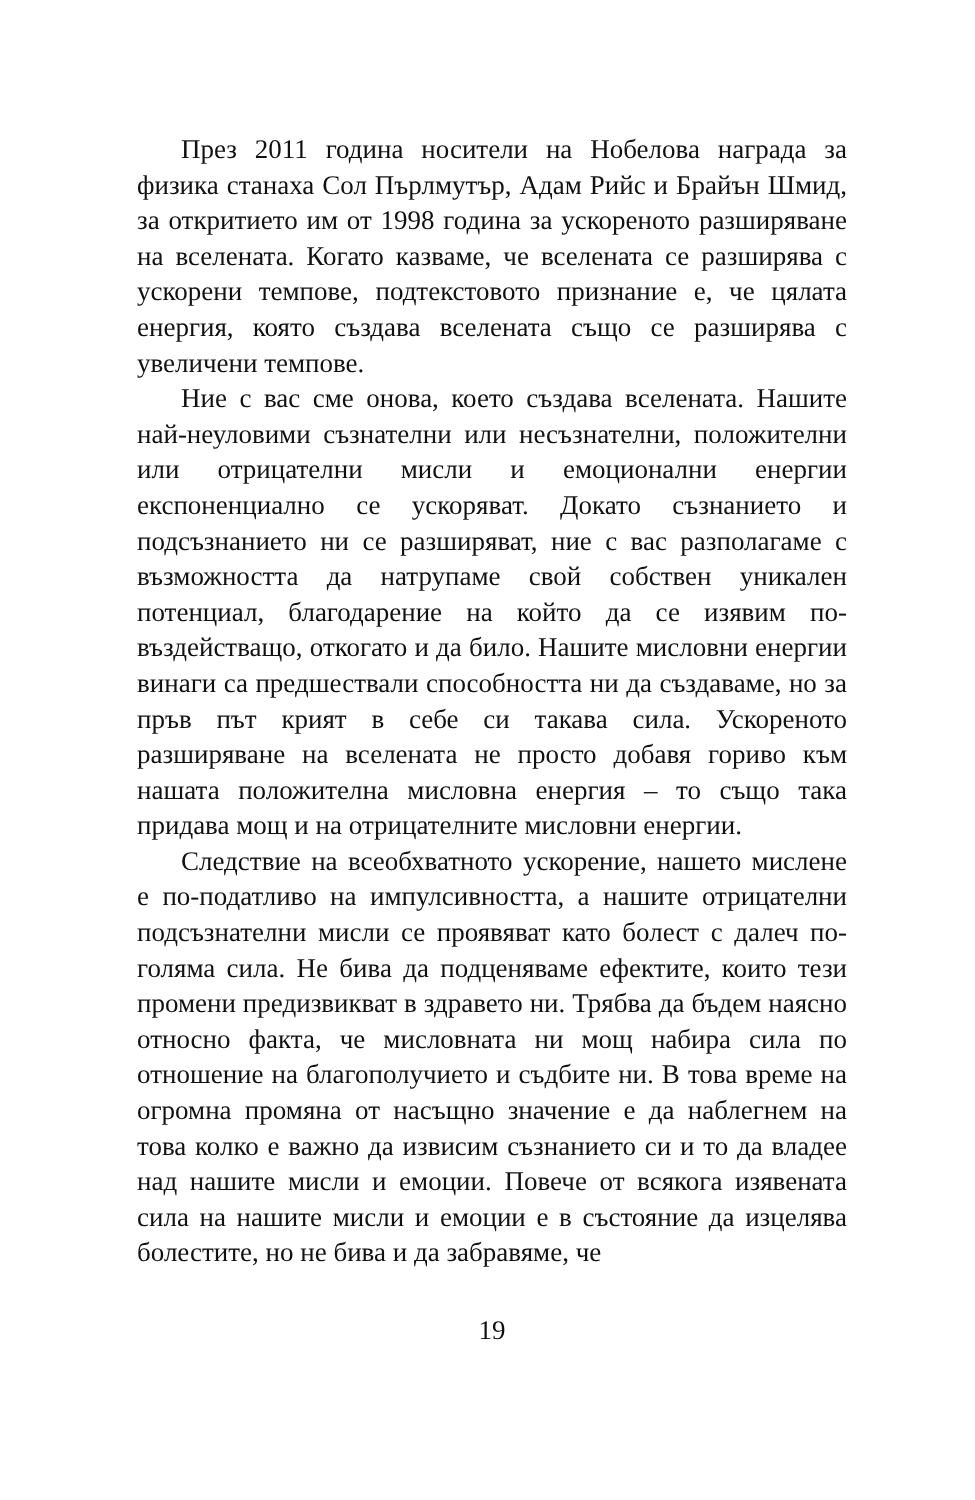През 2011 година носители на Нобелова награда за физика станаха Сол Пърлмутър, Адам Рийс и Брайън Шмид, за откритието им от 1998 година за ускореното разширяване на вселената. Когато казваме, че вселе­ната се разширява с ускорени темпове, подтекстовото признание е, че цялата енергия, която създава вселена­та също се разширява с увеличени темпове.
Ние с вас сме онова, което създава вселената. На­шите най-неуловими съзнателни или несъзнателни, положителни или отрицателни мисли и емоционални енергии експоненциално се ускоряват. Докато съзна­нието и подсъзнанието ни се разширяват, ние с вас раз­полагаме с възможността да натрупаме свой собствен уникален потенциал, благодарение на който да се изя­вим по-въздействащо, откогато и да било. Нашите ми­словни енергии винаги са предшествали способността ни да създаваме, но за пръв път крият в себе си такава сила. Ускореното разширяване на вселената не прос­то добавя гориво към нашата положителна мисловна енергия – то също така придава мощ и на отрицател­ните мисловни енергии.
Следствие на всеобхватното ускорение, нашето мислене е по-податливо на импулсивността, а нашите отрицателни подсъзнателни мисли се проявяват като болест с далеч по-голяма сила. Не бива да подценя­ваме ефектите, които тези промени предизвикват в здравето ни. Трябва да бъдем наясно относно факта, че мисловната ни мощ набира сила по отношение на благополучието и съдбите ни. В това време на огромна промяна от насъщно значение е да наблегнем на това колко е важно да извисим съзнанието си и то да владее над нашите мисли и емоции. Повече от всякога изя­вената сила на нашите мисли и емоции е в състояние да изцелява болестите, но не бива и да забравяме, че
19